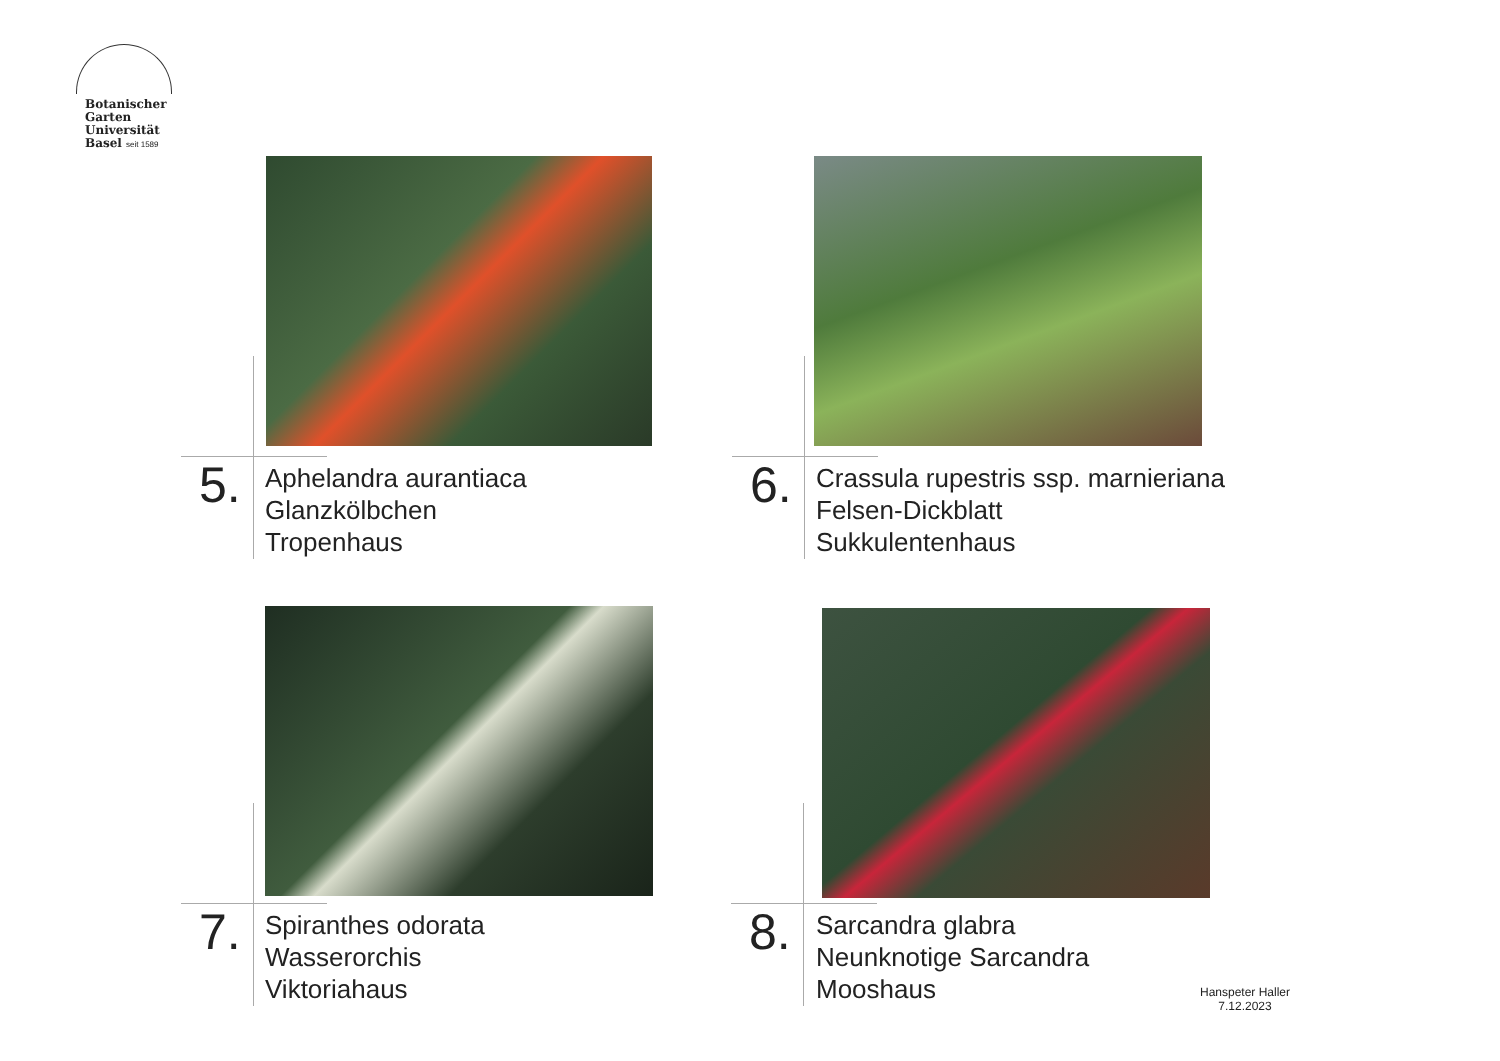Botanischer
Garten
Universität
Basel seit 1589
5.
Aphelandra aurantiaca
Glanzkölbchen
Tropenhaus
6.
Crassula rupestris ssp. marnieriana
Felsen-Dickblatt
Sukkulentenhaus
7.
Spiranthes odorata
Wasserorchis
Viktoriahaus
8.
Sarcandra glabra
Neunknotige Sarcandra
Mooshaus
Hanspeter Haller
7.12.2023